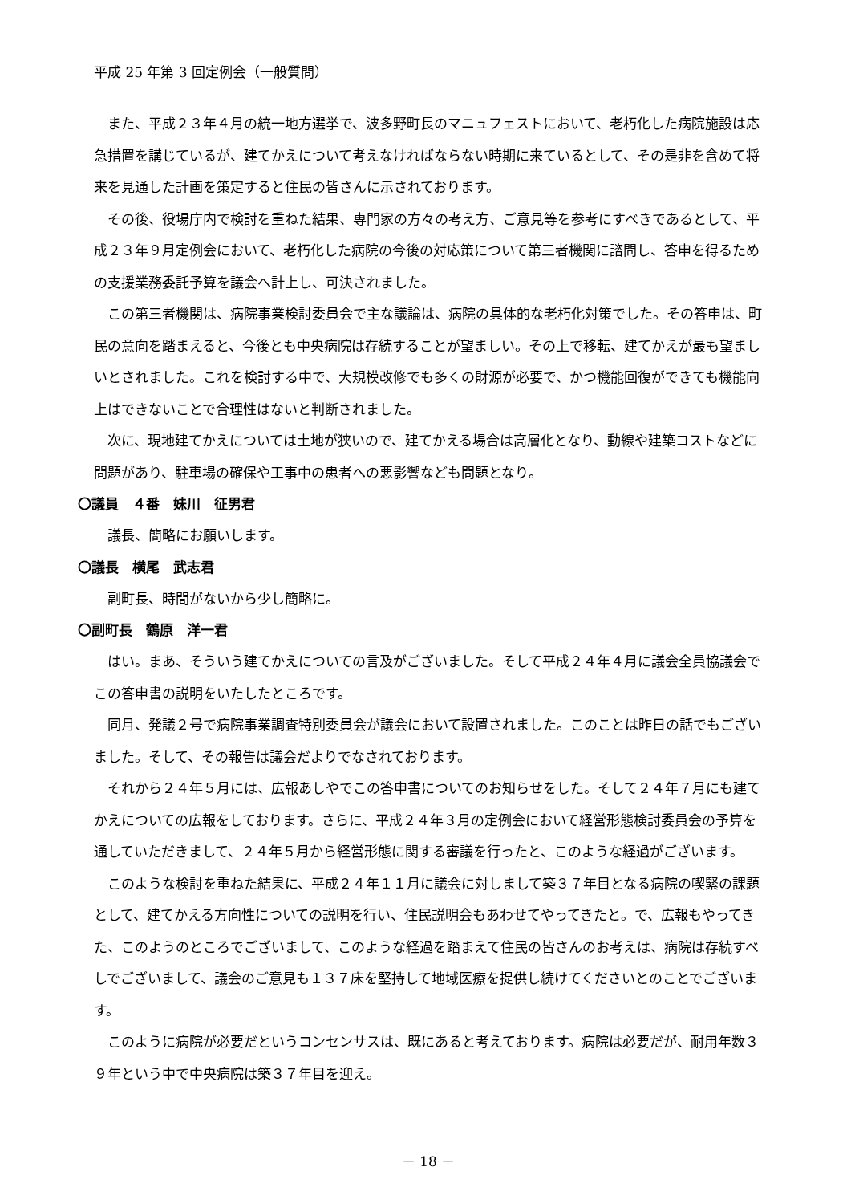平成 25 年第 3 回定例会（一般質問）
また、平成２３年４月の統一地方選挙で、波多野町長のマニュフェストにおいて、老朽化した病院施設は応急措置を講じているが、建てかえについて考えなければならない時期に来ているとして、その是非を含めて将来を見通した計画を策定すると住民の皆さんに示されております。
その後、役場庁内で検討を重ねた結果、専門家の方々の考え方、ご意見等を参考にすべきであるとして、平成２３年９月定例会において、老朽化した病院の今後の対応策について第三者機関に諮問し、答申を得るための支援業務委託予算を議会へ計上し、可決されました。
この第三者機関は、病院事業検討委員会で主な議論は、病院の具体的な老朽化対策でした。その答申は、町民の意向を踏まえると、今後とも中央病院は存続することが望ましい。その上で移転、建てかえが最も望ましいとされました。これを検討する中で、大規模改修でも多くの財源が必要で、かつ機能回復ができても機能向上はできないことで合理性はないと判断されました。
次に、現地建てかえについては土地が狭いので、建てかえる場合は高層化となり、動線や建築コストなどに問題があり、駐車場の確保や工事中の患者への悪影響なども問題となり。
〇議員　４番　妹川　征男君
議長、簡略にお願いします。
〇議長　横尾　武志君
副町長、時間がないから少し簡略に。
〇副町長　鶴原　洋一君
はい。まあ、そういう建てかえについての言及がございました。そして平成２４年４月に議会全員協議会でこの答申書の説明をいたしたところです。
同月、発議２号で病院事業調査特別委員会が議会において設置されました。このことは昨日の話でもございました。そして、その報告は議会だよりでなされております。
それから２４年５月には、広報あしやでこの答申書についてのお知らせをした。そして２４年７月にも建てかえについての広報をしております。さらに、平成２４年３月の定例会において経営形態検討委員会の予算を通していただきまして、２４年５月から経営形態に関する審議を行ったと、このような経過がございます。
このような検討を重ねた結果に、平成２４年１１月に議会に対しまして築３７年目となる病院の喫緊の課題として、建てかえる方向性についての説明を行い、住民説明会もあわせてやってきたと。で、広報もやってきた、このようのところでございまして、このような経過を踏まえて住民の皆さんのお考えは、病院は存続すべしでございまして、議会のご意見も１３７床を堅持して地域医療を提供し続けてくださいとのことでございます。
このように病院が必要だというコンセンサスは、既にあると考えております。病院は必要だが、耐用年数３９年という中で中央病院は築３７年目を迎え。
－ 18 －